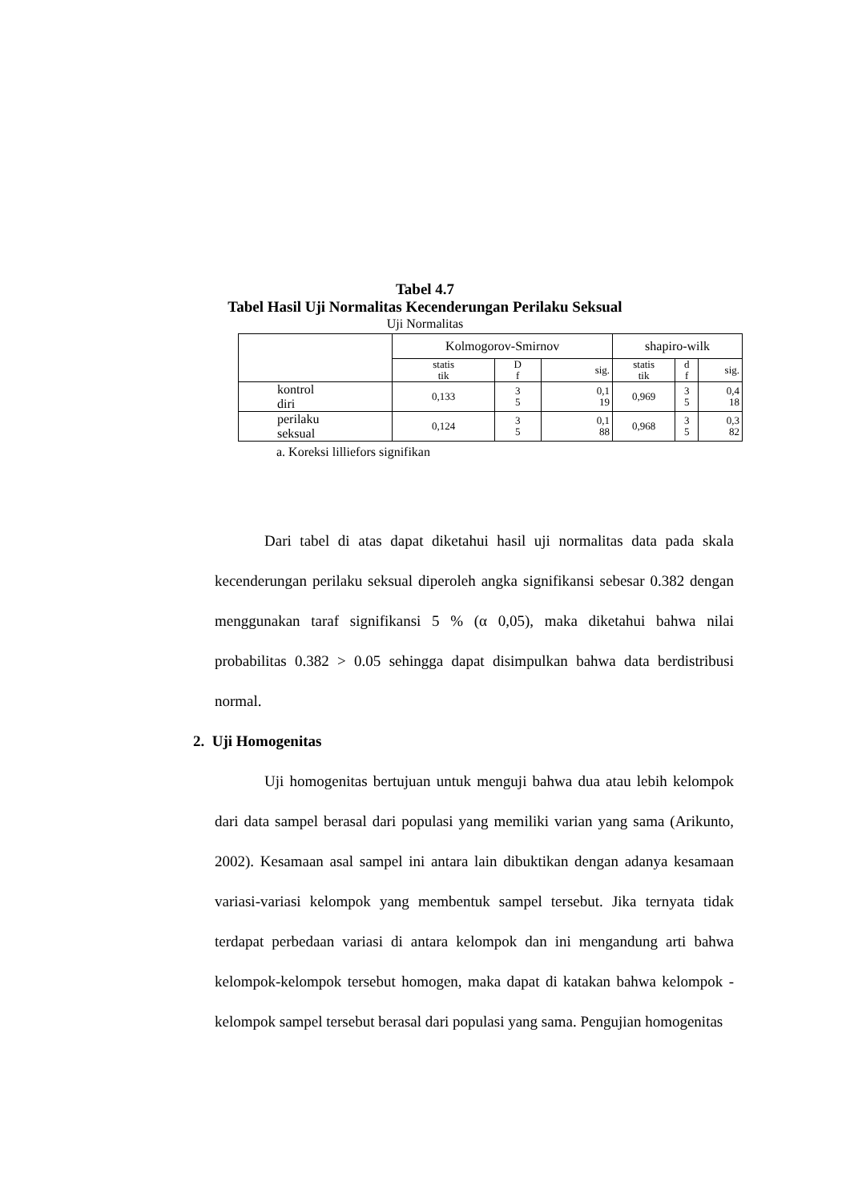Tabel 4.7
Tabel Hasil Uji Normalitas Kecenderungan Perilaku Seksual
Uji Normalitas
| | Kolmogorov-Smirnov | | | shapiro-wilk | | |
| --- | --- | --- | --- | --- | --- | --- |
| | statis tik | D f | sig. | statis tik | d f | sig. |
| kontrol diri | 0,133 | 3 5 | 0,1 19 | 0,969 | 3 5 | 0,4 18 |
| perilaku seksual | 0,124 | 3 5 | 0,1 88 | 0,968 | 3 5 | 0,3 82 |
a. Koreksi lilliefors signifikan
Dari tabel di atas dapat diketahui hasil uji normalitas data pada skala kecenderungan perilaku seksual diperoleh angka signifikansi sebesar 0.382 dengan menggunakan taraf signifikansi 5 % (α 0,05), maka diketahui bahwa nilai probabilitas 0.382 > 0.05 sehingga dapat disimpulkan bahwa data berdistribusi normal.
2. Uji Homogenitas
Uji homogenitas bertujuan untuk menguji bahwa dua atau lebih kelompok dari data sampel berasal dari populasi yang memiliki varian yang sama (Arikunto, 2002). Kesamaan asal sampel ini antara lain dibuktikan dengan adanya kesamaan variasi-variasi kelompok yang membentuk sampel tersebut. Jika ternyata tidak terdapat perbedaan variasi di antara kelompok dan ini mengandung arti bahwa kelompok-kelompok tersebut homogen, maka dapat di katakan bahwa kelompok - kelompok sampel tersebut berasal dari populasi yang sama. Pengujian homogenitas